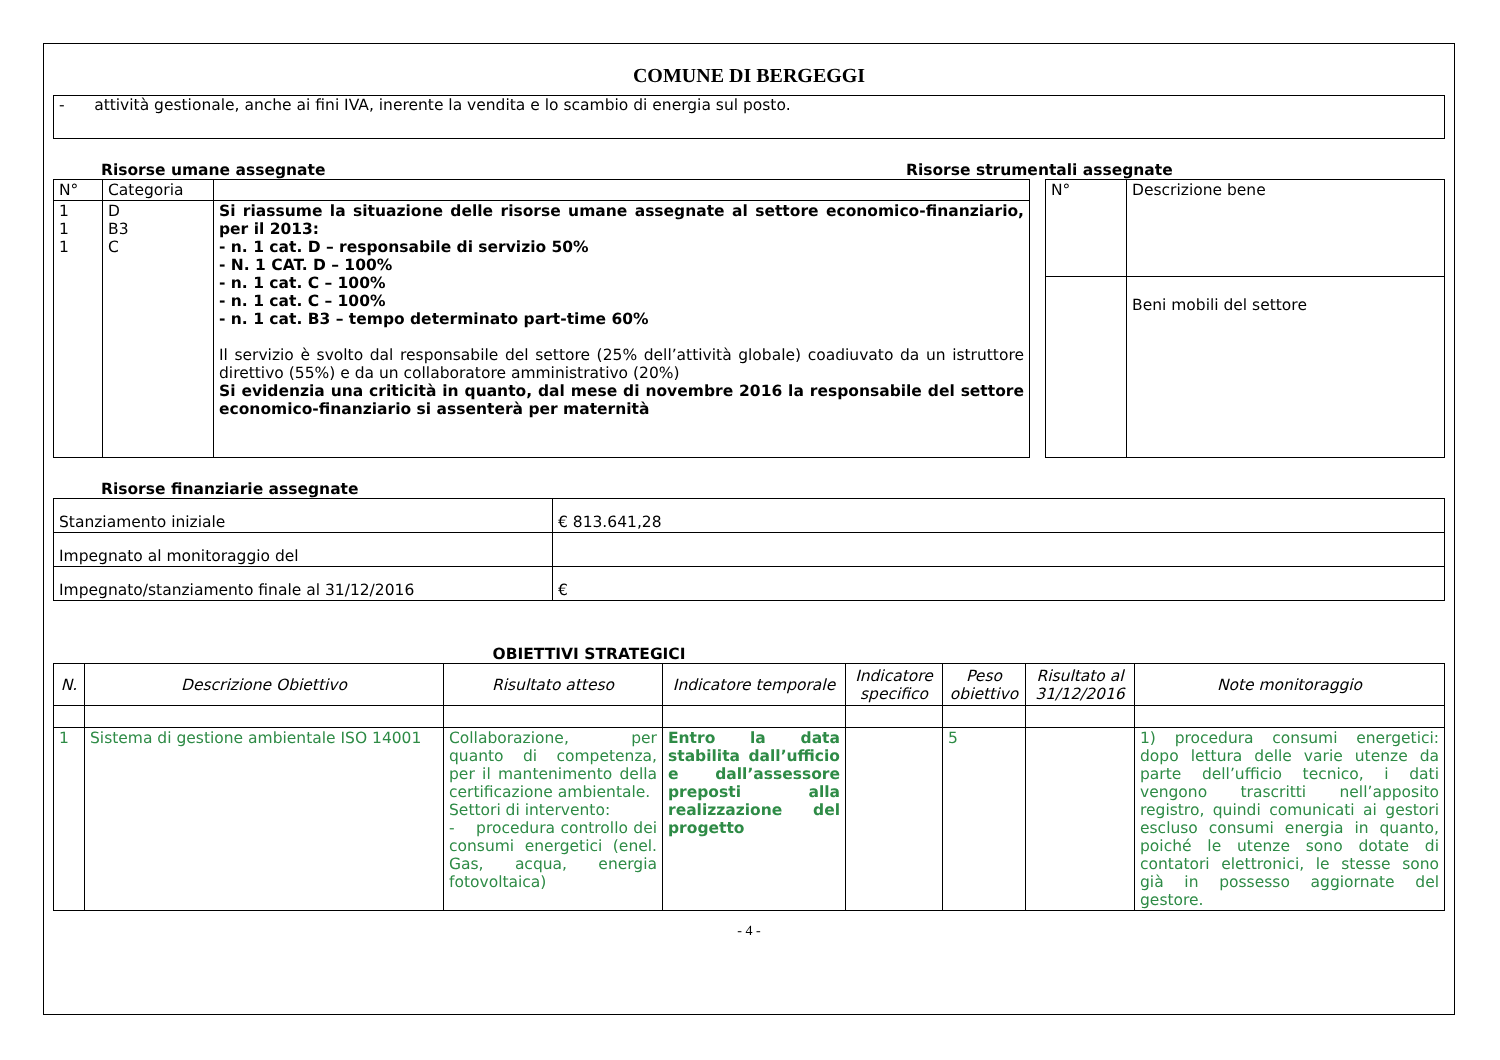COMUNE DI BERGEGGI
- attività gestionale, anche ai fini IVA, inerente la vendita e lo scambio di energia sul posto.
Risorse umane assegnate Risorse strumentali assegnate
| N° | Categoria | |
| 1 1 1 | D B3 C | Si riassume la situazione delle risorse umane assegnate al settore economico-finanziario, per il 2013: - n. 1 cat. D – responsabile di servizio 50% - N. 1 CAT. D – 100% - n. 1 cat. C – 100% - n. 1 cat. C – 100% - n. 1 cat. B3 – tempo determinato part-time 60% Il servizio è svolto dal responsabile del settore (25% dell’attività globale) coadiuvato da un istruttore direttivo (55%) e da un collaboratore amministrativo (20%) Si evidenzia una criticità in quanto, dal mese di novembre 2016 la responsabile del settore economico-finanziario si assenterà per maternità |
| N° | Descrizione bene |
| | Beni mobili del settore |
Risorse finanziarie assegnate
| Stanziamento iniziale | € 813.641,28 |
| Impegnato al monitoraggio del | |
| Impegnato/stanziamento finale al 31/12/2016 | € |
OBIETTIVI STRATEGICI
| N. | Descrizione Obiettivo | Risultato atteso | Indicatore temporale | Indicatore specifico | Peso obiettivo | Risultato al 31/12/2016 | Note monitoraggio |
| --- | --- | --- | --- | --- | --- | --- | --- |
| 1 | Sistema di gestione ambientale ISO 14001 | Collaborazione, per quanto di competenza, per il mantenimento della certificazione ambientale. Settori di intervento: - procedura controllo dei consumi energetici (enel. Gas, acqua, energia fotovoltaica) | Entro la data stabilita dall’ufficio e dall’assessore preposti alla realizzazione del progetto | | 5 | | 1) procedura consumi energetici: dopo lettura delle varie utenze da parte dell’ufficio tecnico, i dati vengono trascritti nell’apposito registro, quindi comunicati ai gestori escluso consumi energia in quanto, poiché le utenze sono dotate di contatori elettronici, le stesse sono già in possesso aggiornate del gestore. |
- 4 -